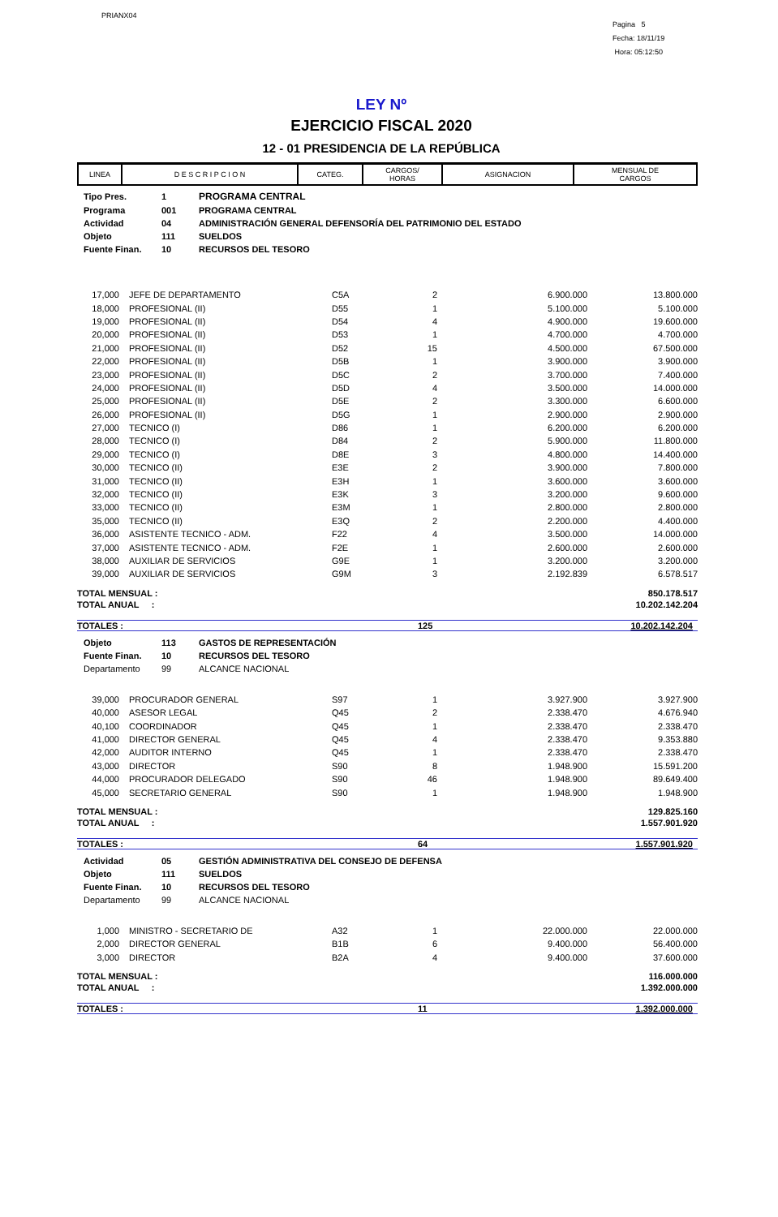PRIANX04
Pagina 5
Fecha: 18/11/19
Hora: 05:12:50
LEY Nº
EJERCICIO FISCAL 2020
12 - 01 PRESIDENCIA DE LA REPÚBLICA
| LINEA | D E S C R I P C I O N | CATEG. | CARGOS/ HORAS | ASIGNACION | MENSUAL DE CARGOS |
| Tipo Pres. | 1 | PROGRAMA CENTRAL |
| Programa | 001 | PROGRAMA CENTRAL |
| Actividad | 04 | ADMINISTRACIÓN GENERAL DEFENSORÍA DEL PATRIMONIO DEL ESTADO |
| Objeto | 111 | SUELDOS |
| Fuente Finan. | 10 | RECURSOS DEL TESORO |
| 17,000 | | JEFE DE DEPARTAMENTO | C5A | 2 | 6.900.000 | 13.800.000 |
| 18,000 | | PROFESIONAL (II) | D55 | 1 | 5.100.000 | 5.100.000 |
| 19,000 | | PROFESIONAL (II) | D54 | 4 | 4.900.000 | 19.600.000 |
| 20,000 | | PROFESIONAL (II) | D53 | 1 | 4.700.000 | 4.700.000 |
| 21,000 | | PROFESIONAL (II) | D52 | 15 | 4.500.000 | 67.500.000 |
| 22,000 | | PROFESIONAL (II) | D5B | 1 | 3.900.000 | 3.900.000 |
| 23,000 | | PROFESIONAL (II) | D5C | 2 | 3.700.000 | 7.400.000 |
| 24,000 | | PROFESIONAL (II) | D5D | 4 | 3.500.000 | 14.000.000 |
| 25,000 | | PROFESIONAL (II) | D5E | 2 | 3.300.000 | 6.600.000 |
| 26,000 | | PROFESIONAL (II) | D5G | 1 | 2.900.000 | 2.900.000 |
| 27,000 | | TECNICO (I) | D86 | 1 | 6.200.000 | 6.200.000 |
| 28,000 | | TECNICO (I) | D84 | 2 | 5.900.000 | 11.800.000 |
| 29,000 | | TECNICO (I) | D8E | 3 | 4.800.000 | 14.400.000 |
| 30,000 | | TECNICO (II) | E3E | 2 | 3.900.000 | 7.800.000 |
| 31,000 | | TECNICO (II) | E3H | 1 | 3.600.000 | 3.600.000 |
| 32,000 | | TECNICO (II) | E3K | 3 | 3.200.000 | 9.600.000 |
| 33,000 | | TECNICO (II) | E3M | 1 | 2.800.000 | 2.800.000 |
| 35,000 | | TECNICO (II) | E3Q | 2 | 2.200.000 | 4.400.000 |
| 36,000 | | ASISTENTE TECNICO - ADM. | F22 | 4 | 3.500.000 | 14.000.000 |
| 37,000 | | ASISTENTE TECNICO - ADM. | F2E | 1 | 2.600.000 | 2.600.000 |
| 38,000 | | AUXILIAR DE SERVICIOS | G9E | 1 | 3.200.000 | 3.200.000 |
| 39,000 | | AUXILIAR DE SERVICIOS | G9M | 3 | 2.192.839 | 6.578.517 |
| TOTAL MENSUAL : | 850.178.517 |
| TOTAL ANUAL : | 10.202.142.204 |
| TOTALES : | 125 | 10.202.142.204 |
| Objeto | 113 | GASTOS DE REPRESENTACIÓN |
| Fuente Finan. | 10 | RECURSOS DEL TESORO |
| Departamento | 99 | ALCANCE NACIONAL |
| 39,000 | | PROCURADOR GENERAL | S97 | 1 | 3.927.900 | 3.927.900 |
| 40,000 | | ASESOR LEGAL | Q45 | 2 | 2.338.470 | 4.676.940 |
| 40,100 | | COORDINADOR | Q45 | 1 | 2.338.470 | 2.338.470 |
| 41,000 | | DIRECTOR GENERAL | Q45 | 4 | 2.338.470 | 9.353.880 |
| 42,000 | | AUDITOR INTERNO | Q45 | 1 | 2.338.470 | 2.338.470 |
| 43,000 | | DIRECTOR | S90 | 8 | 1.948.900 | 15.591.200 |
| 44,000 | | PROCURADOR DELEGADO | S90 | 46 | 1.948.900 | 89.649.400 |
| 45,000 | | SECRETARIO GENERAL | S90 | 1 | 1.948.900 | 1.948.900 |
| TOTAL MENSUAL : | 129.825.160 |
| TOTAL ANUAL : | 1.557.901.920 |
| TOTALES : | 64 | 1.557.901.920 |
| Actividad | 05 | GESTIÓN ADMINISTRATIVA DEL CONSEJO DE DEFENSA |
| Objeto | 111 | SUELDOS |
| Fuente Finan. | 10 | RECURSOS DEL TESORO |
| Departamento | 99 | ALCANCE NACIONAL |
| 1,000 | | MINISTRO - SECRETARIO DE | A32 | 1 | 22.000.000 | 22.000.000 |
| 2,000 | | DIRECTOR GENERAL | B1B | 6 | 9.400.000 | 56.400.000 |
| 3,000 | | DIRECTOR | B2A | 4 | 9.400.000 | 37.600.000 |
| TOTAL MENSUAL : | 116.000.000 |
| TOTAL ANUAL : | 1.392.000.000 |
| TOTALES : | 11 | 1.392.000.000 |